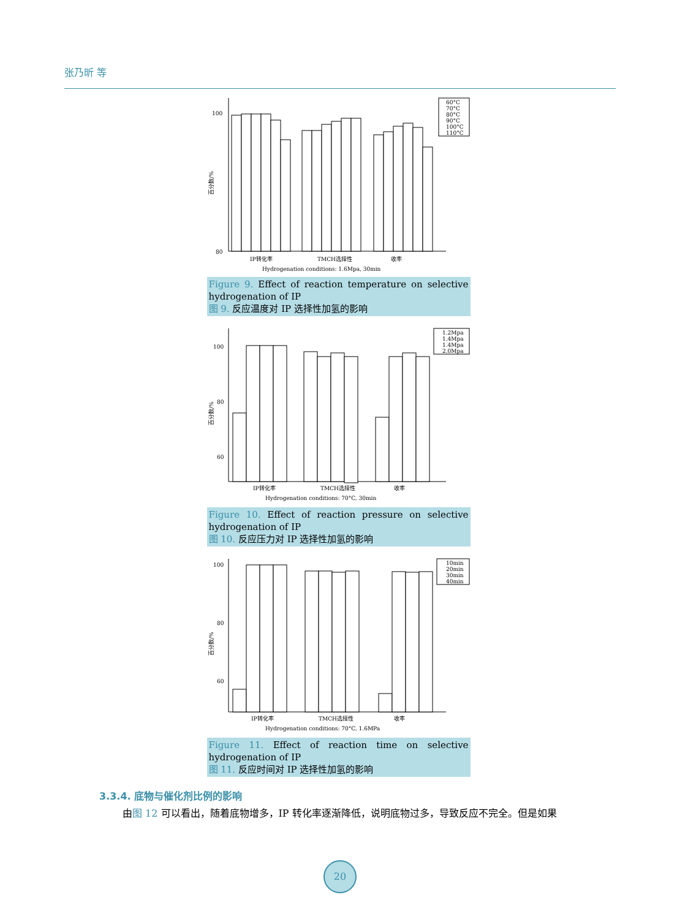张乃昕 等
100
80
百分数/%
60°C
70°C
80°C
90°C
100°C
110°C
IP转化率
TMCH选择性
收率
Hydrogenation conditions: 1.6Mpa, 30min
Figure 9. Effect of reaction temperature on selective hydrogenation of IP
图 9. 反应温度对 IP 选择性加氢的影响
100
80
60
百分数/%
1.2Mpa
1.4Mpa
1.4Mpa
2.0Mpa
IP转化率
TMCH选择性
收率
Hydrogenation conditions: 70°C, 30min
Figure 10. Effect of reaction pressure on selective hydrogenation of IP
图 10. 反应压力对 IP 选择性加氢的影响
100
80
60
百分数/%
10min
20min
30min
40min
IP转化率
TMCH选择性
收率
Hydrogenation conditions: 70°C, 1.6MPa
Figure 11. Effect of reaction time on selective hydrogenation of IP
图 11. 反应时间对 IP 选择性加氢的影响
3.3.4. 底物与催化剂比例的影响
由图 12 可以看出，随着底物增多，IP 转化率逐渐降低，说明底物过多，导致反应不完全。但是如果
20